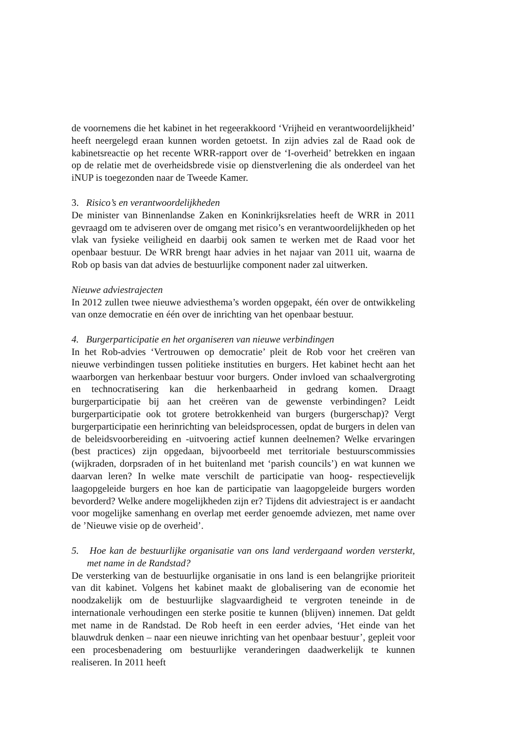de voornemens die het kabinet in het regeerakkoord ‘Vrijheid en verantwoordelijkheid’ heeft neergelegd eraan kunnen worden getoetst. In zijn advies zal de Raad ook de kabinetsreactie op het recente WRR-rapport over de ‘I-overheid’ betrekken en ingaan op de relatie met de overheidsbrede visie op dienstverlening die als onderdeel van het iNUP is toegezonden naar de Tweede Kamer.
3. Risico’s en verantwoordelijkheden
De minister van Binnenlandse Zaken en Koninkrijksrelaties heeft de WRR in 2011 gevraagd om te adviseren over de omgang met risico’s en verantwoordelijkheden op het vlak van fysieke veiligheid en daarbij ook samen te werken met de Raad voor het openbaar bestuur. De WRR brengt haar advies in het najaar van 2011 uit, waarna de Rob op basis van dat advies de bestuurlijke component nader zal uitwerken.
Nieuwe adviestrajecten
In 2012 zullen twee nieuwe adviesthema’s worden opgepakt, één over de ontwikkeling van onze democratie en één over de inrichting van het openbaar bestuur.
4. Burgerparticipatie en het organiseren van nieuwe verbindingen
In het Rob-advies ‘Vertrouwen op democratie’ pleit de Rob voor het creëren van nieuwe verbindingen tussen politieke instituties en burgers. Het kabinet hecht aan het waarborgen van herkenbaar bestuur voor burgers. Onder invloed van schaalvergroting en technocratisering kan die herkenbaarheid in gedrang komen. Draagt burgerparticipatie bij aan het creëren van de gewenste verbindingen? Leidt burgerparticipatie ook tot grotere betrokkenheid van burgers (burgerschap)? Vergt burgerparticipatie een herinrichting van beleidsprocessen, opdat de burgers in delen van de beleidsvoorbereiding en -uitvoering actief kunnen deelnemen? Welke ervaringen (best practices) zijn opgedaan, bijvoorbeeld met territoriale bestuurscommissies (wijkraden, dorpsraden of in het buitenland met ‘parish councils’) en wat kunnen we daarvan leren? In welke mate verschilt de participatie van hoog- respectievelijk laagopgeleide burgers en hoe kan de participatie van laagopgeleide burgers worden bevorderd? Welke andere mogelijkheden zijn er? Tijdens dit adviestraject is er aandacht voor mogelijke samenhang en overlap met eerder genoemde adviezen, met name over de ’Nieuwe visie op de overheid’.
5. Hoe kan de bestuurlijke organisatie van ons land verdergaand worden versterkt, met name in de Randstad?
De versterking van de bestuurlijke organisatie in ons land is een belangrijke prioriteit van dit kabinet. Volgens het kabinet maakt de globalisering van de economie het noodzakelijk om de bestuurlijke slagvaardigheid te vergroten teneinde in de internationale verhoudingen een sterke positie te kunnen (blijven) innemen. Dat geldt met name in de Randstad. De Rob heeft in een eerder advies, ‘Het einde van het blauwdruk denken – naar een nieuwe inrichting van het openbaar bestuur’, gepleit voor een procesbenadering om bestuurlijke veranderingen daadwerkelijk te kunnen realiseren. In 2011 heeft